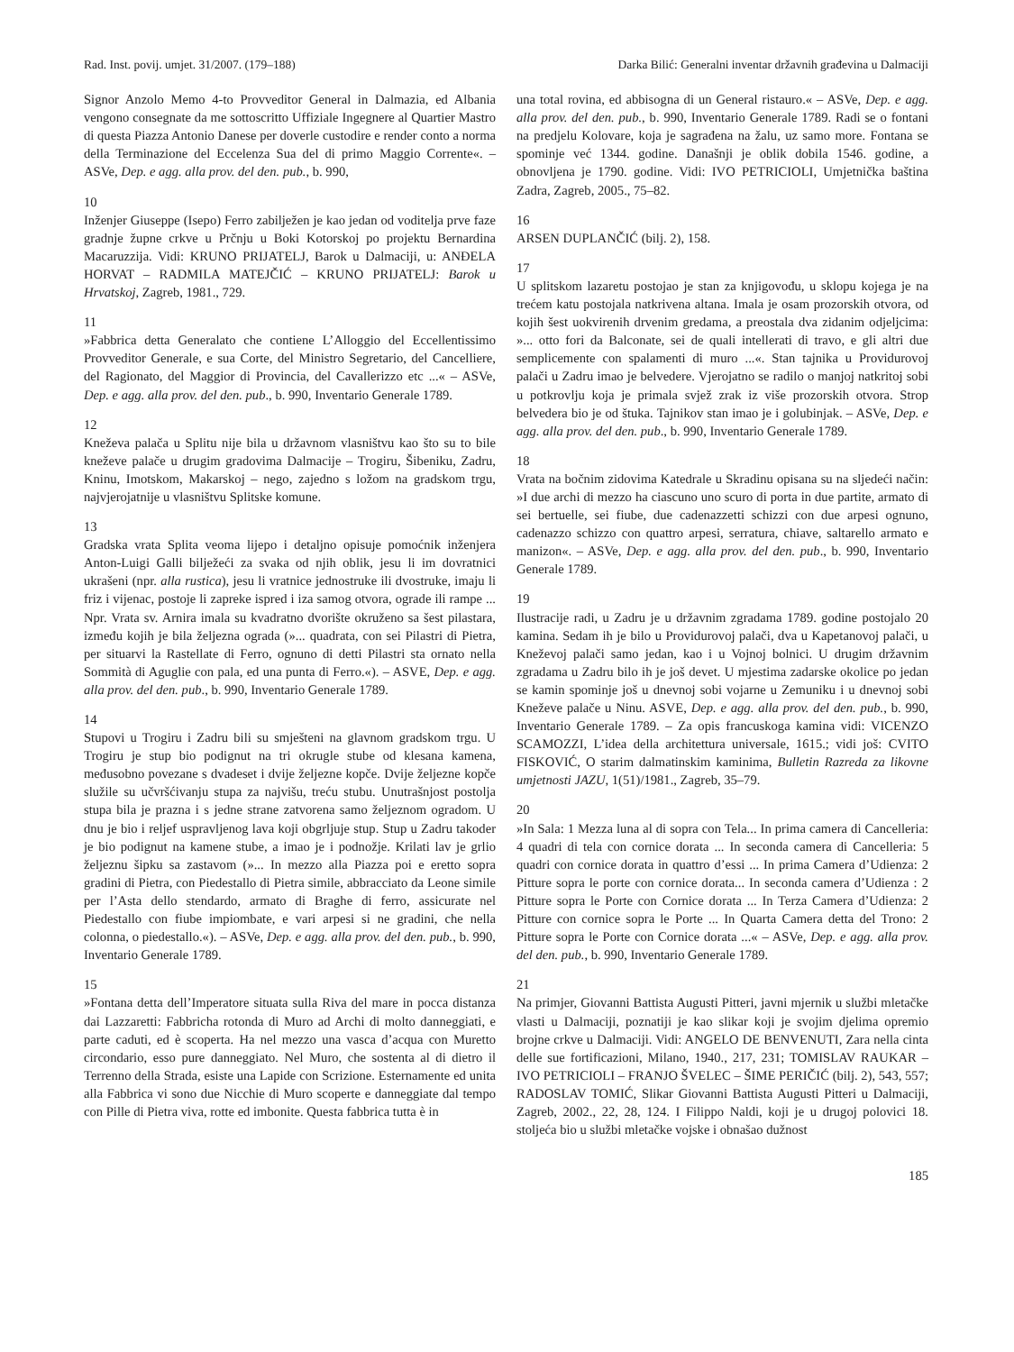Rad. Inst. povij. umjet. 31/2007. (179–188) Darka Bilić: Generalni inventar državnih građevina u Dalmaciji
Signor Anzolo Memo 4-to Provveditor General in Dalmazia, ed Albania vengono consegnate da me sottoscritto Uffiziale Ingegnere al Quartier Mastro di questa Piazza Antonio Danese per doverle custodire e render conto a norma della Terminazione del Eccelenza Sua del di primo Maggio Corrente«. – ASVe, Dep. e agg. alla prov. del den. pub., b. 990,
10
Inženjer Giuseppe (Isepo) Ferro zabilježen je kao jedan od voditelja prve faze gradnje župne crkve u Prčnju u Boki Kotorskoj po projektu Bernardina Macaruzzija. Vidi: KRUNO PRIJATELJ, Barok u Dalmaciji, u: ANĐELA HORVAT – RADMILA MATEJČIĆ – KRUNO PRIJATELJ: Barok u Hrvatskoj, Zagreb, 1981., 729.
11
»Fabbrica detta Generalato che contiene L’Alloggio del Eccellentissimo Provveditor Generale, e sua Corte, del Ministro Segretario, del Cancelliere, del Ragionato, del Maggior di Provincia, del Cavallerizzo etc ...« – ASVe, Dep. e agg. alla prov. del den. pub., b. 990, Inventario Generale 1789.
12
Kneževa palača u Splitu nije bila u državnom vlasništvu kao što su to bile kneževe palače u drugim gradovima Dalmacije – Trogiru, Šibeniku, Zadru, Kninu, Imotskom, Makarskoj – nego, zajedno s ložom na gradskom trgu, najvjerojatnije u vlasništvu Splitske komune.
13
Gradska vrata Splita veoma lijepo i detaljno opisuje pomoćnik inženjera Anton-Luigi Galli bilježeći za svaka od njih oblik, jesu li im dovratnici ukrašeni (npr. alla rustica), jesu li vratnice jednostruke ili dvostruke, imaju li friz i vijenac, postoje li zapreke ispred i iza samog otvora, ograde ili rampe ... Npr. Vrata sv. Arnira imala su kvadratno dvorište okruženo sa šest pilastara, između kojih je bila željezna ograda (»... quadrata, con sei Pilastri di Pietra, per situarvi la Rastellate di Ferro, ognuno di detti Pilastri sta ornato nella Sommità di Aguglie con pala, ed una punta di Ferro.«). – ASVE, Dep. e agg. alla prov. del den. pub., b. 990, Inventario Generale 1789.
14
Stupovi u Trogiru i Zadru bili su smješteni na glavnom gradskom trgu. U Trogiru je stup bio podignut na tri okrugle stube od klesana kamena, međusobno povezane s dvadeset i dvije željezne kopče. Dvije željezne kopče služile su učvršćivanju stupa za najvišu, treću stubu. Unutrašnjost postolja stupa bila je prazna i s jedne strane zatvorena samo željeznom ogradom. U dnu je bio i reljef uspravljenog lava koji obgrljuje stup. Stup u Zadru takoder je bio podignut na kamene stube, a imao je i podnožje. Krilati lav je grlio željeznu šipku sa zastavom (»... In mezzo alla Piazza poi e eretto sopra gradini di Pietra, con Piedestallo di Pietra simile, abbracciato da Leone simile per l’Asta dello stendardo, armato di Braghe di ferro, assicurate nel Piedestallo con fiube impiombate, e vari arpesi si ne gradini, che nella colonna, o piedestallo.«). – ASVe, Dep. e agg. alla prov. del den. pub., b. 990, Inventario Generale 1789.
15
»Fontana detta dell’Imperatore situata sulla Riva del mare in pocca distanza dai Lazzaretti: Fabbricha rotonda di Muro ad Archi di molto danneggiati, e parte caduti, ed è scoperta. Ha nel mezzo una vasca d’acqua con Muretto circondario, esso pure danneggiato. Nel Muro, che sostenta al di dietro il Terrenno della Strada, esiste una Lapide con Scrizione. Esternamente ed unita alla Fabbrica vi sono due Nicchie di Muro scoperte e danneggiate dal tempo con Pille di Pietra viva, rotte ed imbonite. Questa fabbrica tutta è in
una total rovina, ed abbisogna di un General ristauro.« – ASVe, Dep. e agg. alla prov. del den. pub., b. 990, Inventario Generale 1789. Radi se o fontani na predjelu Kolovare, koja je sagrađena na žalu, uz samo more. Fontana se spominje već 1344. godine. Današnji je oblik dobila 1546. godine, a obnovljena je 1790. godine. Vidi: IVO PETRICIOLI, Umjetnička baština Zadra, Zagreb, 2005., 75–82.
16
ARSEN DUPLANČIĆ (bilj. 2), 158.
17
U splitskom lazaretu postojao je stan za knjigovođu, u sklopu kojega je na trećem katu postojala natkrivena altana. Imala je osam prozorskih otvora, od kojih šest uokvirenih drvenim gredama, a preostala dva zidanim odjeljcima: »... otto fori da Balconate, sei de quali intellerati di travo, e gli altri due semplicemente con spalamenti di muro ...«. Stan tajnika u Providurovoj palači u Zadru imao je belvedere. Vjerojatno se radilo o manjoj natkritoj sobi u potkrovlju koja je primala svjež zrak iz više prozorskih otvora. Strop belvedera bio je od štuka. Tajnikov stan imao je i golubinjak. – ASVe, Dep. e agg. alla prov. del den. pub., b. 990, Inventario Generale 1789.
18
Vrata na bočnim zidovima Katedrale u Skradinu opisana su na sljedeći način: »I due archi di mezzo ha ciascuno uno scuro di porta in due partite, armato di sei bertuelle, sei fiube, due cadenazzetti schizzi con due arpesi ognuno, cadenazzo schizzo con quattro arpesi, serratura, chiave, saltarello armato e manizon«. – ASVe, Dep. e agg. alla prov. del den. pub., b. 990, Inventario Generale 1789.
19
Ilustracije radi, u Zadru je u državnim zgradama 1789. godine postojalo 20 kamina. Sedam ih je bilo u Providurovoj palači, dva u Kapetanovoj palači, u Kneževoj palači samo jedan, kao i u Vojnoj bolnici. U drugim državnim zgradama u Zadru bilo ih je još devet. U mjestima zadarske okolice po jedan se kamin spominje još u dnevnoj sobi vojarne u Zemuniku i u dnevnoj sobi Kneževe palače u Ninu. ASVE, Dep. e agg. alla prov. del den. pub., b. 990, Inventario Generale 1789. – Za opis francuskoga kamina vidi: VICENZO SCAMOZZI, L’idea della architettura universale, 1615.; vidi još: CVITO FISKOVIĆ, O starim dalmatinskim kaminima, Bulletin Razreda za likovne umjetnosti JAZU, 1(51)/1981., Zagreb, 35–79.
20
»In Sala: 1 Mezza luna al di sopra con Tela... In prima camera di Cancelleria: 4 quadri di tela con cornice dorata ... In seconda camera di Cancelleria: 5 quadri con cornice dorata in quattro d’essi ... In prima Camera d’Udienza: 2 Pitture sopra le porte con cornice dorata... In seconda camera d’Udienza : 2 Pitture sopra le Porte con Cornice dorata ... In Terza Camera d’Udienza: 2 Pitture con cornice sopra le Porte ... In Quarta Camera detta del Trono: 2 Pitture sopra le Porte con Cornice dorata ...« – ASVe, Dep. e agg. alla prov. del den. pub., b. 990, Inventario Generale 1789.
21
Na primjer, Giovanni Battista Augusti Pitteri, javni mjernik u službi mletačke vlasti u Dalmaciji, poznatiji je kao slikar koji je svojim djelima opremio brojne crkve u Dalmaciji. Vidi: ANGELO DE BENVENUTI, Zara nella cinta delle sue fortificazioni, Milano, 1940., 217, 231; TOMISLAV RAUKAR – IVO PETRICIOLI – FRANJO ŠVELEC – ŠIME PERIČIĆ (bilj. 2), 543, 557; RADOSLAV TOMIĆ, Slikar Giovanni Battista Augusti Pitteri u Dalmaciji, Zagreb, 2002., 22, 28, 124. I Filippo Naldi, koji je u drugoj polovici 18. stoljeća bio u službi mletačke vojske i obnašao dužnost
185